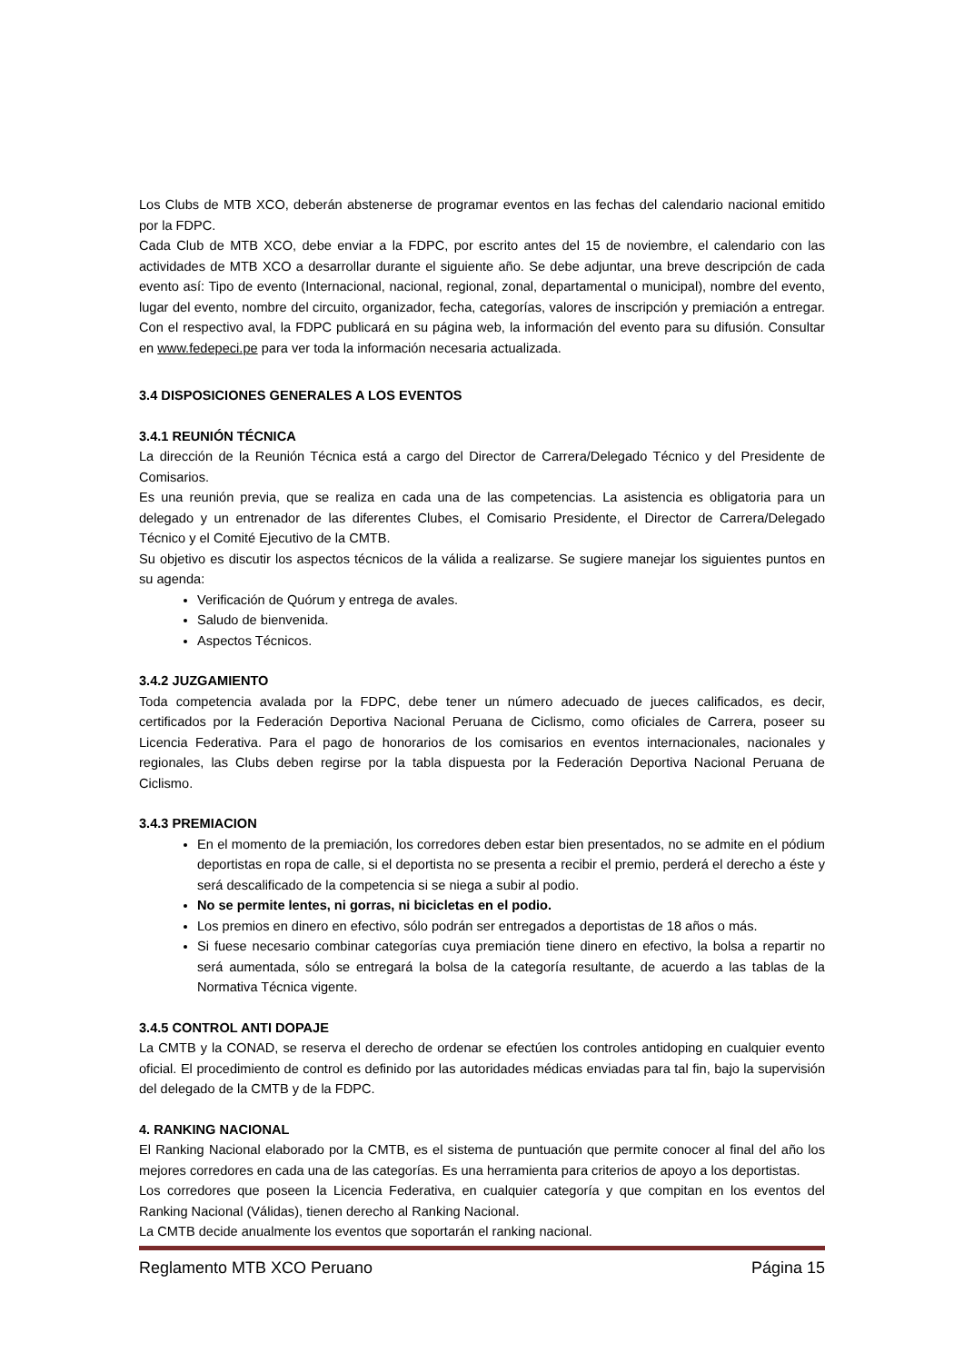Los Clubs de MTB XCO, deberán abstenerse de programar eventos en las fechas del calendario nacional emitido por la FDPC.
Cada Club de MTB XCO, debe enviar a la FDPC, por escrito antes del 15 de noviembre, el calendario con las actividades de MTB XCO a desarrollar durante el siguiente año. Se debe adjuntar, una breve descripción de cada evento así: Tipo de evento (Internacional, nacional, regional, zonal, departamental o municipal), nombre del evento, lugar del evento, nombre del circuito, organizador, fecha, categorías, valores de inscripción y premiación a entregar. Con el respectivo aval, la FDPC publicará en su página web, la información del evento para su difusión. Consultar en www.fedepeci.pe para ver toda la información necesaria actualizada.
3.4 DISPOSICIONES GENERALES A LOS EVENTOS
3.4.1 REUNIÓN TÉCNICA
La dirección de la Reunión Técnica está a cargo del Director de Carrera/Delegado Técnico y del Presidente de Comisarios.
Es una reunión previa, que se realiza en cada una de las competencias. La asistencia es obligatoria para un delegado y un entrenador de las diferentes Clubes, el Comisario Presidente, el Director de Carrera/Delegado Técnico y el Comité Ejecutivo de la CMTB.
Su objetivo es discutir los aspectos técnicos de la válida a realizarse. Se sugiere manejar los siguientes puntos en su agenda:
Verificación de Quórum y entrega de avales.
Saludo de bienvenida.
Aspectos Técnicos.
3.4.2 JUZGAMIENTO
Toda competencia avalada por la FDPC, debe tener un número adecuado de jueces calificados, es decir, certificados por la Federación Deportiva Nacional Peruana de Ciclismo, como oficiales de Carrera, poseer su Licencia Federativa. Para el pago de honorarios de los comisarios en eventos internacionales, nacionales y regionales, las Clubs deben regirse por la tabla dispuesta por la Federación Deportiva Nacional Peruana de Ciclismo.
3.4.3 PREMIACION
En el momento de la premiación, los corredores deben estar bien presentados, no se admite en el pódium deportistas en ropa de calle, si el deportista no se presenta a recibir el premio, perderá el derecho a éste y será descalificado de la competencia si se niega a subir al podio.
No se permite lentes, ni gorras, ni bicicletas en el podio.
Los premios en dinero en efectivo, sólo podrán ser entregados a deportistas de 18 años o más.
Si fuese necesario combinar categorías cuya premiación tiene dinero en efectivo, la bolsa a repartir no será aumentada, sólo se entregará la bolsa de la categoría resultante, de acuerdo a las tablas de la Normativa Técnica vigente.
3.4.5 CONTROL ANTI DOPAJE
La CMTB y la CONAD, se reserva el derecho de ordenar se efectúen los controles antidoping en cualquier evento oficial. El procedimiento de control es definido por las autoridades médicas enviadas para tal fin, bajo la supervisión del delegado de la CMTB y de la FDPC.
4. RANKING NACIONAL
El Ranking Nacional elaborado por la CMTB, es el sistema de puntuación que permite conocer al final del año los mejores corredores en cada una de las categorías. Es una herramienta para criterios de apoyo a los deportistas.
Los corredores que poseen la Licencia Federativa, en cualquier categoría y que compitan en los eventos del Ranking Nacional (Válidas), tienen derecho al Ranking Nacional.
La CMTB decide anualmente los eventos que soportarán el ranking nacional.
Reglamento MTB XCO Peruano Página 15